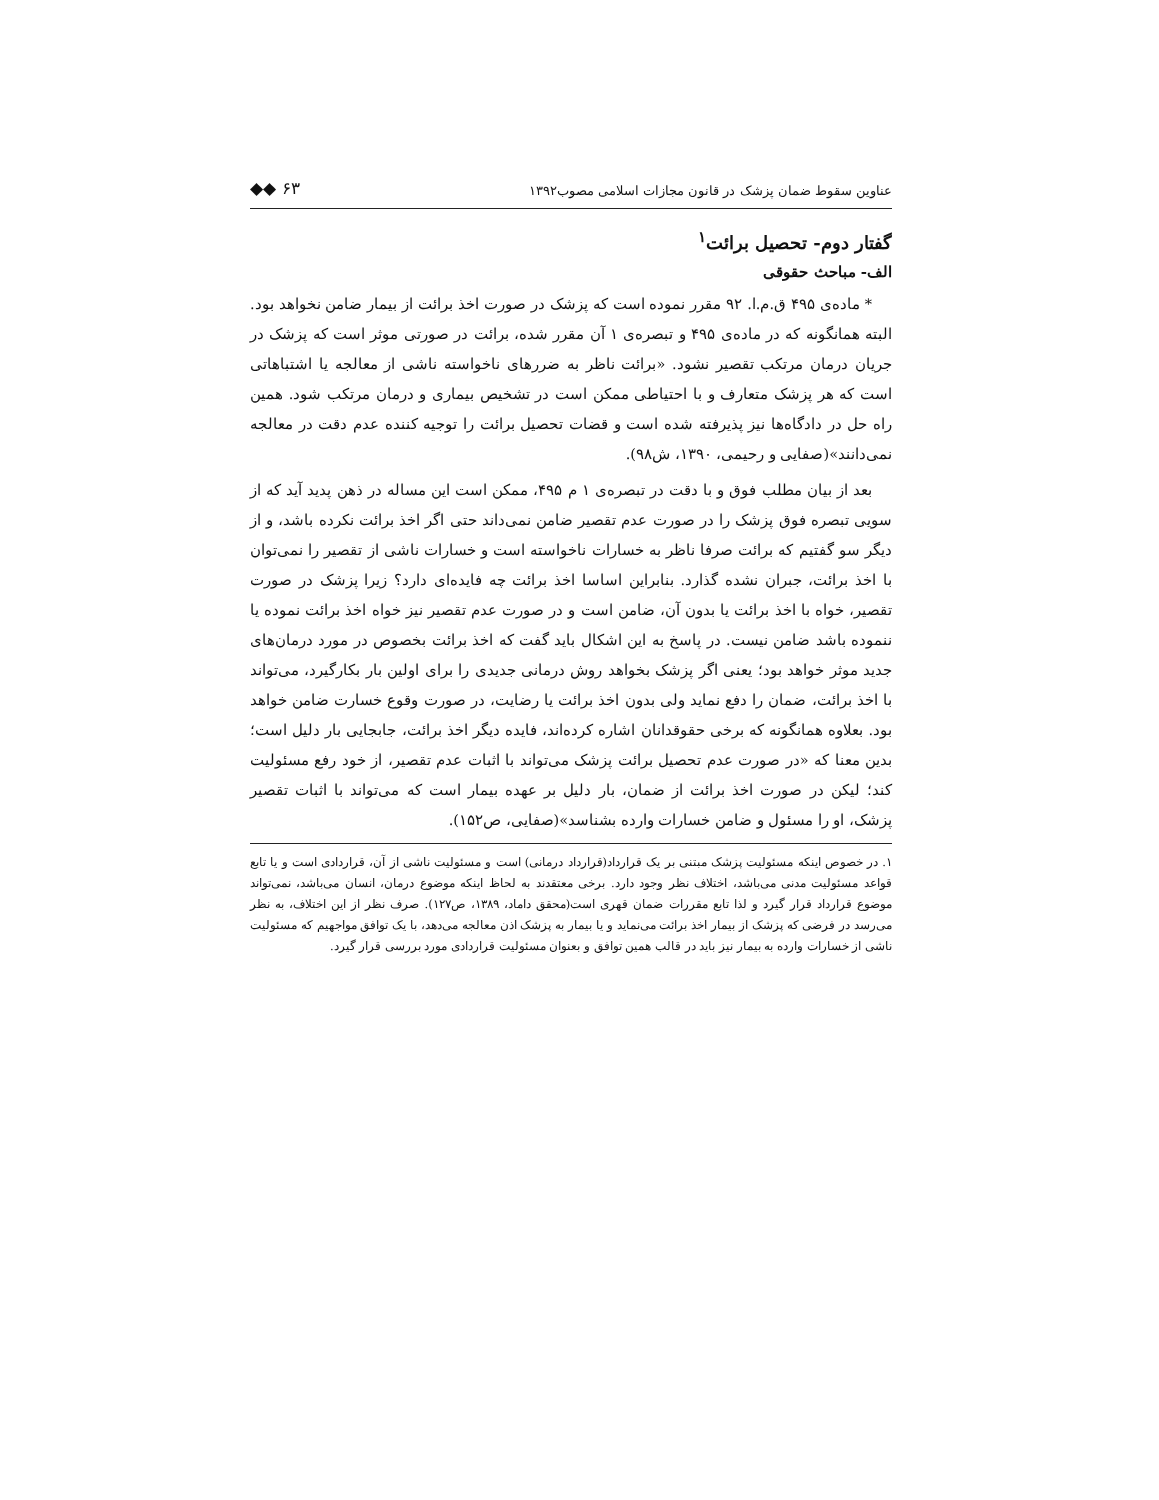عناوین سقوط ضمان پزشک در قانون مجازات اسلامی مصوب۱۳۹۲ ◆◆ ۶۳
گفتار دوم- تحصیل برائت<sup>۱</sup>
الف- مباحث حقوقی
* ماده‌ی ۴۹۵ ق.م.ا. ۹۲ مقرر نموده است که پزشک در صورت اخذ برائت از بیمار ضامن نخواهد بود. البته همانگونه که در ماده‌ی ۴۹۵ و تبصره‌ی ۱ آن مقرر شده، برائت در صورتی موثر است که پزشک در جریان درمان مرتکب تقصیر نشود. «برائت ناظر به ضررهای ناخواسته ناشی از معالجه یا اشتباهاتی است که هر پزشک متعارف و با احتیاطی ممکن است در تشخیص بیماری و درمان مرتکب شود. همین راه حل در دادگاه‌ها نیز پذیرفته شده است و قضات تحصیل برائت را توجیه کننده عدم دقت در معالجه نمی‌دانند»(صفایی و رحیمی، ۱۳۹۰، ش۹۸).
بعد از بیان مطلب فوق و با دقت در تبصره‌ی ۱ م ۴۹۵، ممکن است این مساله در ذهن پدید آید که از سویی تبصره فوق پزشک را در صورت عدم تقصیر ضامن نمی‌داند حتی اگر اخذ برائت نکرده باشد، و از دیگر سو گفتیم که برائت صرفا ناظر به خسارات ناخواسته است و خسارات ناشی از تقصیر را نمی‌توان با اخذ برائت، جبران نشده گذارد. بنابراین اساسا اخذ برائت چه فایده‌ای دارد؟ زیرا پزشک در صورت تقصیر، خواه با اخذ برائت یا بدون آن، ضامن است و در صورت عدم تقصیر نیز خواه اخذ برائت نموده یا ننموده باشد ضامن نیست. در پاسخ به این اشکال باید گفت که اخذ برائت بخصوص در مورد درمان‌های جدید موثر خواهد بود؛ یعنی اگر پزشک بخواهد روش درمانی جدیدی را برای اولین بار بکارگیرد، می‌تواند با اخذ برائت، ضمان را دفع نماید ولی بدون اخذ برائت یا رضایت، در صورت وقوع خسارت ضامن خواهد بود. بعلاوه همانگونه که برخی حقوقدانان اشاره کرده‌اند، فایده دیگر اخذ برائت، جابجایی بار دلیل است؛ بدین معنا که «در صورت عدم تحصیل برائت پزشک می‌تواند با اثبات عدم تقصیر، از خود رفع مسئولیت کند؛ لیکن در صورت اخذ برائت از ضمان، بار دلیل بر عهده بیمار است که می‌تواند با اثبات تقصیر پزشک، او را مسئول و ضامن خسارات وارده بشناسد»(صفایی، ص۱۵۲).
۱. در خصوص اینکه مسئولیت پزشک مبتنی بر یک قرارداد(قرارداد درمانی) است و مسئولیت ناشی از آن، قراردادی است و یا تابع قواعد مسئولیت مدنی می‌باشد، اختلاف نظر وجود دارد. برخی معتقدند به لحاظ اینکه موضوع درمان، انسان می‌باشد، نمی‌تواند موضوع قرارداد قرار گیرد و لذا تابع مقررات ضمان قهری است(محقق داماد، ۱۳۸۹، ص۱۲۷). صرف نظر از این اختلاف، به نظر می‌رسد در فرضی که پزشک از بیمار اخذ برائت می‌نماید و یا بیمار به پزشک اذن معالجه می‌دهد، با یک توافق مواجهیم که مسئولیت ناشی از خسارات وارده به بیمار نیز باید در قالب همین توافق و بعنوان مسئولیت قراردادی مورد بررسی قرار گیرد.